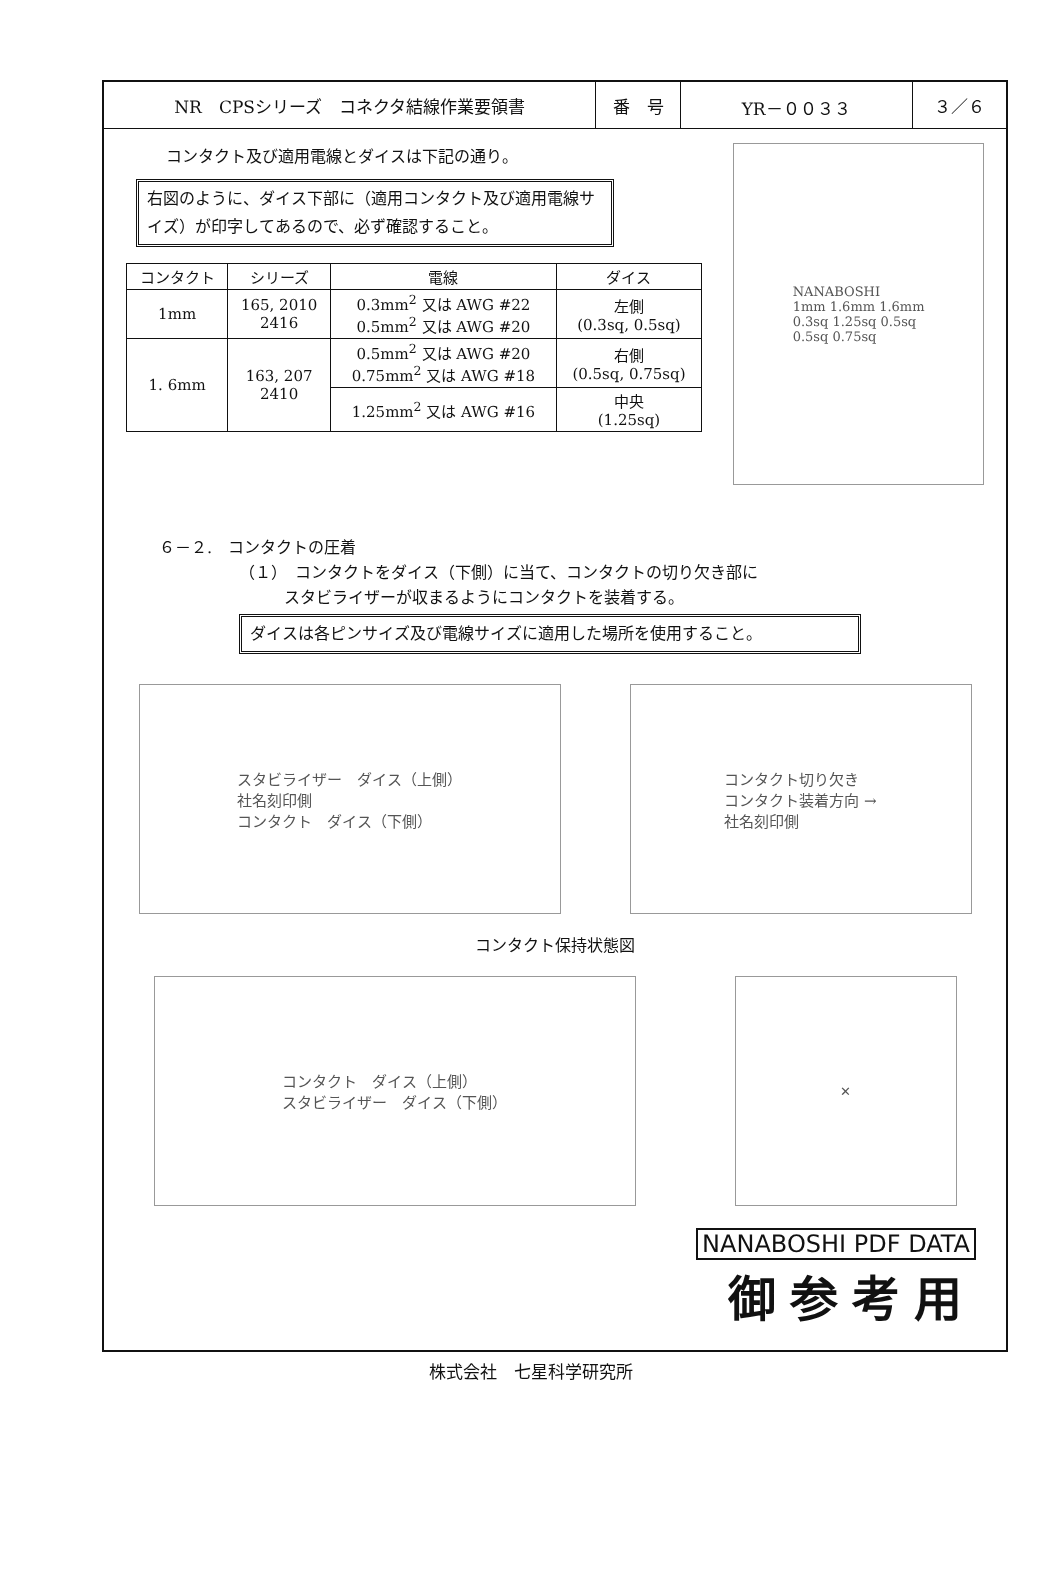NR　CPSシリーズ　コネクタ結線作業要領書 番　号 YR－００３３ ３／６
コンタクト及び適用電線とダイスは下記の通り。
右図のように、ダイス下部に（適用コンタクト及び適用電線サイズ）が印字してあるので、必ず確認すること。
| コンタクト | シリーズ | 電線 | ダイス |
| --- | --- | --- | --- |
| 1mm | 165, 2010 2416 | 0.3mm<sup>2</sup> 又は AWG #22 0.5mm<sup>2</sup> 又は AWG #20 | 左側 (0.3sq, 0.5sq) |
| 1. 6mm | 163, 207 2410 | 0.5mm<sup>2</sup> 又は AWG #20 0.75mm<sup>2</sup> 又は AWG #18 | 右側 (0.5sq, 0.75sq) |
| | | 1.25mm<sup>2</sup> 又は AWG #16 | 中央 (1.25sq) |
NANABOSHI
1mm 1.6mm 1.6mm
0.3sq 1.25sq 0.5sq
0.5sq 0.75sq
６－２.　コンタクトの圧着
（１）　コンタクトをダイス（下側）に当て、コンタクトの切り欠き部に
スタビライザーが収まるようにコンタクトを装着する。
ダイスは各ピンサイズ及び電線サイズに適用した場所を使用すること。
スタビライザー　ダイス（上側）
社名刻印側
コンタクト　ダイス（下側）
コンタクト切り欠き
コンタクト装着方向 →
社名刻印側
コンタクト保持状態図
コンタクト　ダイス（上側）
スタビライザー　ダイス（下側）
✕
NANABOSHI PDF DATA
御参考用
株式会社　七星科学研究所